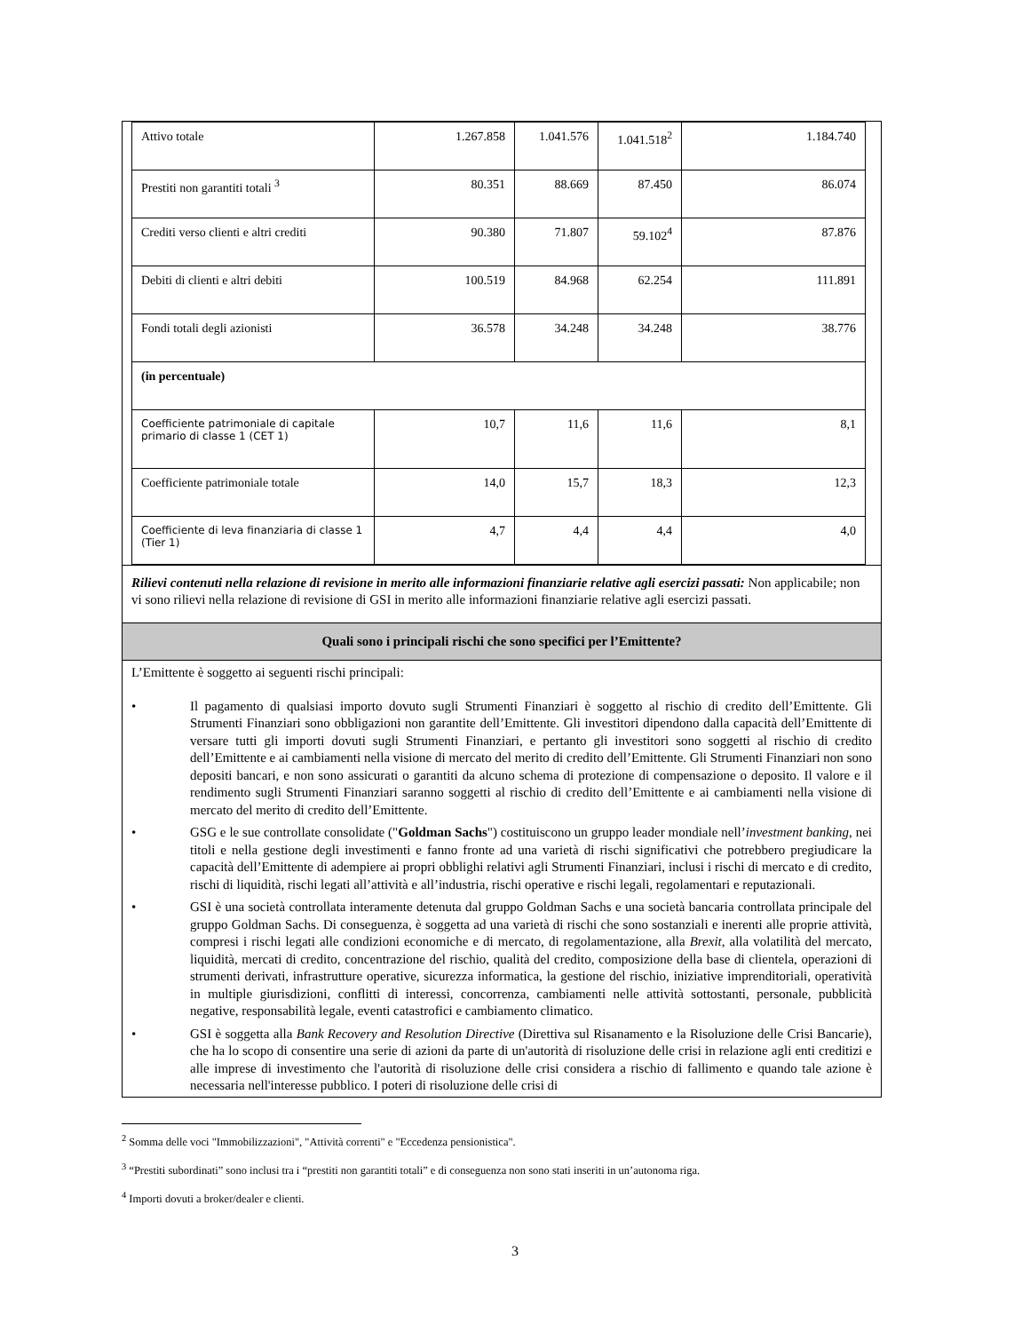| Attivo totale | 1.267.858 | 1.041.576 | 1.041.518<sup>2</sup> | 1.184.740 |
| Prestiti non garantiti totali <sup>3</sup> | 80.351 | 88.669 | 87.450 | 86.074 |
| Crediti verso clienti e altri crediti | 90.380 | 71.807 | 59.102<sup>4</sup> | 87.876 |
| Debiti di clienti e altri debiti | 100.519 | 84.968 | 62.254 | 111.891 |
| Fondi totali degli azionisti | 36.578 | 34.248 | 34.248 | 38.776 |
| (in percentuale) | | | | |
| Coefficiente patrimoniale di capitale primario di classe 1 (CET 1) | 10,7 | 11,6 | 11,6 | 8,1 |
| Coefficiente patrimoniale totale | 14,0 | 15,7 | 18,3 | 12,3 |
| Coefficiente di leva finanziaria di classe 1 (Tier 1) | 4,7 | 4,4 | 4,4 | 4,0 |
Rilievi contenuti nella relazione di revisione in merito alle informazioni finanziarie relative agli esercizi passati: Non applicabile; non vi sono rilievi nella relazione di revisione di GSI in merito alle informazioni finanziarie relative agli esercizi passati.
Quali sono i principali rischi che sono specifici per l’Emittente?
L’Emittente è soggetto ai seguenti rischi principali:
• Il pagamento di qualsiasi importo dovuto sugli Strumenti Finanziari è soggetto al rischio di credito dell’Emittente. Gli Strumenti Finanziari sono obbligazioni non garantite dell’Emittente. Gli investitori dipendono dalla capacità dell’Emittente di versare tutti gli importi dovuti sugli Strumenti Finanziari, e pertanto gli investitori sono soggetti al rischio di credito dell’Emittente e ai cambiamenti nella visione di mercato del merito di credito dell’Emittente. Gli Strumenti Finanziari non sono depositi bancari, e non sono assicurati o garantiti da alcuno schema di protezione di compensazione o deposito. Il valore e il rendimento sugli Strumenti Finanziari saranno soggetti al rischio di credito dell’Emittente e ai cambiamenti nella visione di mercato del merito di credito dell’Emittente.
• GSG e le sue controllate consolidate ("Goldman Sachs") costituiscono un gruppo leader mondiale nell’investment banking, nei titoli e nella gestione degli investimenti e fanno fronte ad una varietà di rischi significativi che potrebbero pregiudicare la capacità dell’Emittente di adempiere ai propri obblighi relativi agli Strumenti Finanziari, inclusi i rischi di mercato e di credito, rischi di liquidità, rischi legati all’attività e all’industria, rischi operative e rischi legali, regolamentari e reputazionali.
• GSI è una società controllata interamente detenuta dal gruppo Goldman Sachs e una società bancaria controllata principale del gruppo Goldman Sachs. Di conseguenza, è soggetta ad una varietà di rischi che sono sostanziali e inerenti alle proprie attività, compresi i rischi legati alle condizioni economiche e di mercato, di regolamentazione, alla Brexit, alla volatilità del mercato, liquidità, mercati di credito, concentrazione del rischio, qualità del credito, composizione della base di clientela, operazioni di strumenti derivati, infrastrutture operative, sicurezza informatica, la gestione del rischio, iniziative imprenditoriali, operatività in multiple giurisdizioni, conflitti di interessi, concorrenza, cambiamenti nelle attività sottostanti, personale, pubblicità negative, responsabilità legale, eventi catastrofici e cambiamento climatico.
• GSI è soggetta alla Bank Recovery and Resolution Directive (Direttiva sul Risanamento e la Risoluzione delle Crisi Bancarie), che ha lo scopo di consentire una serie di azioni da parte di un'autorità di risoluzione delle crisi in relazione agli enti creditizi e alle imprese di investimento che l'autorità di risoluzione delle crisi considera a rischio di fallimento e quando tale azione è necessaria nell'interesse pubblico. I poteri di risoluzione delle crisi di
<sup>2</sup> Somma delle voci "Immobilizzazioni", "Attività correnti" e "Eccedenza pensionistica".
<sup>3</sup> “Prestiti subordinati” sono inclusi tra i “prestiti non garantiti totali” e di conseguenza non sono stati inseriti in un’autonoma riga.
<sup>4</sup> Importi dovuti a broker/dealer e clienti.
3